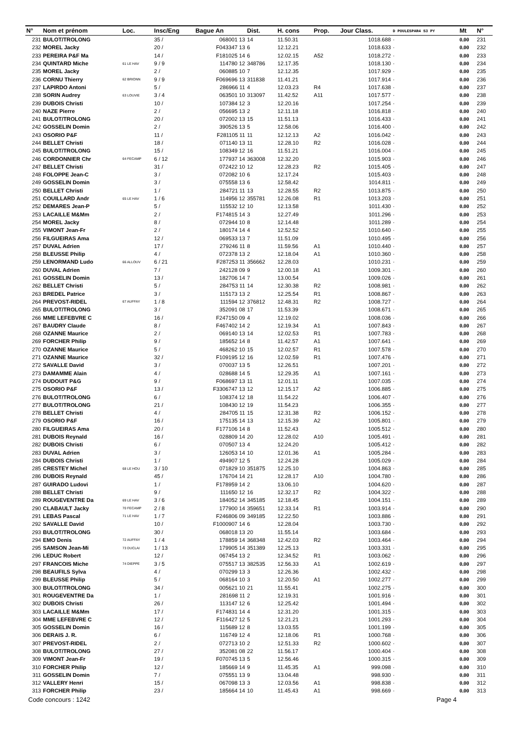| N° | Nom et prénom | Loc. | Insc/Eng | Bague An | Dist. | H. cons | Prop. | Jour Class. | D POULESPAR4 S3 PY | Mt | N° |
| --- | --- | --- | --- | --- | --- | --- | --- | --- | --- | --- | --- |
| 231 | BULOT/TROLONG | | 35 / | 068001 13 | 14 | 11.50.31 | | 1018.688 | · | 0.00 | 231 |
| 232 | MOREL Jacky | | 20 / | F043347 13 | 6 | 12.12.21 | | 1018.633 | · | 0.00 | 232 |
| 233 | PEREIRA P&F Ma | | 14 / | F181025 14 | 6 | 12.02.15 | A52 | 1018.272 | · | 0.00 | 233 |
| 234 | QUINTARD Miche | 61 LE HAV | 9 / 9 | 114780 12 | 348786 | 12.17.35 | | 1018.130 | · | 0.00 | 234 |
| 235 | MOREL Jacky | | 2 / | 060885 10 | 7 | 12.12.35 | | 1017.929 | · | 0.00 | 235 |
| 236 | CORNU Thierry | 62 BRIONN | 9 / 9 | F069696 13 | 311838 | 11.41.21 | | 1017.914 | · | 0.00 | 236 |
| 237 | LAPIRDO Antoni | | 5 / | 286966 11 | 4 | 12.03.23 | R4 | 1017.638 | · | 0.00 | 237 |
| 238 | SORIN Audrey | 63 LOUVIE | 3 / 4 | 063501 10 | 313097 | 11.42.52 | A11 | 1017.577 | · | 0.00 | 238 |
| 239 | DUBOIS Christi | | 10 / | 107384 12 | 3 | 12.20.16 | | 1017.254 | · | 0.00 | 239 |
| 240 | NAZE Pierre | | 2 / | 056695 13 | 2 | 12.11.18 | | 1016.818 | · | 0.00 | 240 |
| 241 | BULOT/TROLONG | | 20 / | 072002 13 | 15 | 11.51.13 | | 1016.433 | · | 0.00 | 241 |
| 242 | GOSSELIN Domin | | 2 / | 390526 13 | 5 | 12.58.06 | | 1016.400 | · | 0.00 | 242 |
| 243 | OSORIO P&F | | 11 / | F281105 11 | 11 | 12.12.13 | A2 | 1016.042 | · | 0.00 | 243 |
| 244 | BELLET Christi | | 18 / | 071140 13 | 11 | 12.28.10 | R2 | 1016.028 | · | 0.00 | 244 |
| 245 | BULOT/TROLONG | | 15 / | 108349 12 | 16 | 11.51.21 | | 1016.004 | · | 0.00 | 245 |
| 246 | CORDONNIER Chr | 64 FECAMP | 6 / 12 | 177937 14 | 363008 | 12.32.20 | | 1015.903 | · | 0.00 | 246 |
| 247 | BELLET Christi | | 31 / | 072422 10 | 12 | 12.28.23 | R2 | 1015.405 | · | 0.00 | 247 |
| 248 | FOLOPPE Jean-C | | 3 / | 072082 10 | 6 | 12.17.24 | | 1015.403 | · | 0.00 | 248 |
| 249 | GOSSELIN Domin | | 3 / | 075558 13 | 6 | 12.58.42 | | 1014.811 | · | 0.00 | 249 |
| 250 | BELLET Christi | | 1 / | 284721 11 | 13 | 12.28.55 | R2 | 1013.875 | · | 0.00 | 250 |
| 251 | COUILLARD Andr | 65 LE HAV | 1 / 6 | 114956 12 | 355781 | 12.26.08 | R1 | 1013.203 | · | 0.00 | 251 |
| 252 | DEMARES Jean-P | | 5 / | 115532 12 | 10 | 12.13.58 | | 1011.430 | · | 0.00 | 252 |
| 253 | LACAILLE M&Mm | | 2 / | F174815 14 | 3 | 12.27.49 | | 1011.296 | · | 0.00 | 253 |
| 254 | MOREL Jacky | | 8 / | 072944 10 | 8 | 12.14.48 | | 1011.289 | · | 0.00 | 254 |
| 255 | VIMONT Jean-Fr | | 2 / | 180174 14 | 4 | 12.52.52 | | 1010.640 | · | 0.00 | 255 |
| 256 | FILGUEIRAS Ama | | 12 / | 069533 13 | 7 | 11.51.09 | | 1010.495 | · | 0.00 | 256 |
| 257 | DUVAL Adrien | | 17 / | 279246 11 | 8 | 11.59.56 | A1 | 1010.440 | · | 0.00 | 257 |
| 258 | BLEUSSE Philip | | 4 / | 072378 13 | 2 | 12.18.04 | A1 | 1010.360 | · | 0.00 | 258 |
| 259 | LENORMAND Ludo | 66 ALLOUV | 6 / 21 | F287253 11 | 356662 | 12.28.03 | | 1010.231 | · | 0.00 | 259 |
| 260 | DUVAL Adrien | | 7 / | 242128 09 | 9 | 12.00.18 | A1 | 1009.301 | · | 0.00 | 260 |
| 261 | GOSSELIN Domin | | 13 / | 182706 14 | 7 | 13.00.54 | | 1009.026 | · | 0.00 | 261 |
| 262 | BELLET Christi | | 5 / | 284753 11 | 14 | 12.30.38 | R2 | 1008.981 | · | 0.00 | 262 |
| 263 | BREDEL Patrice | | 3 / | 115173 13 | 2 | 12.25.54 | R1 | 1008.867 | · | 0.00 | 263 |
| 264 | PREVOST-RIDEL | 67 AUFFAY | 1 / 8 | 111594 12 | 376812 | 12.48.31 | R2 | 1008.727 | · | 0.00 | 264 |
| 265 | BULOT/TROLONG | | 3 / | 352091 08 | 17 | 11.53.39 | | 1008.671 | · | 0.00 | 265 |
| 266 | MME LEFEBVRE C | | 16 / | F247150 09 | 4 | 12.19.02 | | 1008.036 | · | 0.00 | 266 |
| 267 | BAUDRY Claude | | 8 / | F467402 14 | 2 | 12.19.34 | A1 | 1007.843 | · | 0.00 | 267 |
| 268 | OZANNE Maurice | | 2 / | 069140 13 | 14 | 12.02.53 | R1 | 1007.783 | · | 0.00 | 268 |
| 269 | FORCHER Philip | | 9 / | 185652 14 | 8 | 11.42.57 | A1 | 1007.641 | · | 0.00 | 269 |
| 270 | OZANNE Maurice | | 5 / | 468262 10 | 15 | 12.02.57 | R1 | 1007.578 | · | 0.00 | 270 |
| 271 | OZANNE Maurice | | 32 / | F109195 12 | 16 | 12.02.59 | R1 | 1007.476 | · | 0.00 | 271 |
| 272 | SAVALLE David | | 3 / | 070037 13 | 5 | 12.26.51 | | 1007.201 | · | 0.00 | 272 |
| 273 | DAMAMME Alain | | 4 / | 028688 14 | 5 | 12.29.35 | A1 | 1007.161 | · | 0.00 | 273 |
| 274 | DUDOUIT P&G | | 9 / | F068697 13 | 11 | 12.01.11 | | 1007.035 | · | 0.00 | 274 |
| 275 | OSORIO P&F | | 13 / | F3306747 13 | 12 | 12.15.17 | A2 | 1006.885 | · | 0.00 | 275 |
| 276 | BULOT/TROLONG | | 6 / | 108374 12 | 18 | 11.54.22 | | 1006.407 | · | 0.00 | 276 |
| 277 | BULOT/TROLONG | | 21 / | 108430 12 | 19 | 11.54.23 | | 1006.355 | · | 0.00 | 277 |
| 278 | BELLET Christi | | 4 / | 284705 11 | 15 | 12.31.38 | R2 | 1006.152 | · | 0.00 | 278 |
| 279 | OSORIO P&F | | 16 / | 175135 14 | 13 | 12.15.39 | A2 | 1005.801 | · | 0.00 | 279 |
| 280 | FILGUEIRAS Ama | | 20 / | F177106 14 | 8 | 11.52.43 | | 1005.512 | · | 0.00 | 280 |
| 281 | DUBOIS Reynald | | 16 / | 028809 14 | 20 | 12.28.02 | A10 | 1005.491 | · | 0.00 | 281 |
| 282 | DUBOIS Christi | | 6 / | 070507 13 | 4 | 12.24.20 | | 1005.412 | · | 0.00 | 282 |
| 283 | DUVAL Adrien | | 3 / | 126053 14 | 10 | 12.01.36 | A1 | 1005.284 | · | 0.00 | 283 |
| 284 | DUBOIS Christi | | 1 / | 494907 12 | 5 | 12.24.28 | | 1005.029 | · | 0.00 | 284 |
| 285 | CRESTEY Michel | 68 LE HOU | 3 / 10 | 071829 10 | 351875 | 12.25.10 | | 1004.863 | · | 0.00 | 285 |
| 286 | DUBOIS Reynald | | 45 / | 176704 14 | 21 | 12.28.17 | A10 | 1004.780 | · | 0.00 | 286 |
| 287 | GUIRADO Ludovi | | 1 / | F178959 14 | 2 | 13.06.10 | | 1004.620 | · | 0.00 | 287 |
| 288 | BELLET Christi | | 9 / | 111650 12 | 16 | 12.32.17 | R2 | 1004.322 | · | 0.00 | 288 |
| 289 | ROUGEVENTRE Da | 69 LE HAV | 3 / 6 | 184052 14 | 345185 | 12.18.45 | | 1004.151 | · | 0.00 | 289 |
| 290 | CLABAULT Jacky | 70 FECAMP | 2 / 8 | 177900 14 | 359651 | 12.33.14 | R1 | 1003.914 | · | 0.00 | 290 |
| 291 | LEBAS Pascal | 71 LE HAV | 1 / 7 | F246806 09 | 349185 | 12.22.50 | | 1003.886 | · | 0.00 | 291 |
| 292 | SAVALLE David | | 10 / | F1000907 14 | 6 | 12.28.04 | | 1003.730 | · | 0.00 | 292 |
| 293 | BULOT/TROLONG | | 30 / | 068018 13 | 20 | 11.55.14 | | 1003.684 | · | 0.00 | 293 |
| 294 | EMO Denis | 72 AUFFAY | 1 / 4 | 178859 14 | 368348 | 12.42.03 | R2 | 1003.464 | · | 0.00 | 294 |
| 295 | SAMSON Jean-Mi | 73 DUCLAI | 1 / 13 | 179905 14 | 351389 | 12.25.13 | | 1003.331 | · | 0.00 | 295 |
| 296 | LEDUC Robert | | 12 / | 067454 13 | 2 | 12.34.52 | R1 | 1003.062 | · | 0.00 | 296 |
| 297 | FRANCOIS Miche | 74 DIEPPE | 3 / 5 | 075517 13 | 382535 | 12.56.33 | A1 | 1002.619 | · | 0.00 | 297 |
| 298 | BEAUFILS Sylva | | 4 / | 070299 13 | 3 | 12.26.36 | | 1002.432 | · | 0.00 | 298 |
| 299 | BLEUSSE Philip | | 5 / | 068164 10 | 3 | 12.20.50 | A1 | 1002.277 | · | 0.00 | 299 |
| 300 | BULOT/TROLONG | | 34 / | 005621 10 | 21 | 11.55.41 | | 1002.275 | · | 0.00 | 300 |
| 301 | ROUGEVENTRE Da | | 1 / | 281698 11 | 2 | 12.19.31 | | 1001.916 | · | 0.00 | 301 |
| 302 | DUBOIS Christi | | 26 / | 113147 12 | 6 | 12.25.42 | | 1001.494 | · | 0.00 | 302 |
| 303 | LACAILLE M&Mm | | 17 / | F174831 14 | 4 | 12.31.20 | | 1001.315 | · | 0.00 | 303 |
| 304 | MME LEFEBVRE C | | 12 / | F116427 12 | 5 | 12.21.21 | | 1001.293 | · | 0.00 | 304 |
| 305 | GOSSELIN Domin | | 16 / | 115689 12 | 8 | 13.03.55 | | 1001.199 | · | 0.00 | 305 |
| 306 | DERAIS J. R. | | 6 / | 116749 12 | 4 | 12.18.06 | R1 | 1000.768 | · | 0.00 | 306 |
| 307 | PREVOST-RIDEL | | 2 / | 072713 10 | 2 | 12.51.33 | R2 | 1000.602 | · | 0.00 | 307 |
| 308 | BULOT/TROLONG | | 27 / | 352081 08 | 22 | 11.56.17 | | 1000.404 | · | 0.00 | 308 |
| 309 | VIMONT Jean-Fr | | 19 / | F070745 13 | 5 | 12.56.46 | | 1000.315 | · | 0.00 | 309 |
| 310 | FORCHER Philip | | 12 / | 185669 14 | 9 | 11.45.35 | A1 | 999.098 | · | 0.00 | 310 |
| 311 | GOSSELIN Domin | | 7 / | 075551 13 | 9 | 13.04.48 | | 998.930 | · | 0.00 | 311 |
| 312 | VALLERY Henri | | 15 / | 067098 13 | 3 | 12.03.56 | A1 | 998.838 | · | 0.00 | 312 |
| 313 | FORCHER Philip | | 23 / | 185664 14 | 10 | 11.45.43 | A1 | 998.669 | · | 0.00 | 313 |
Code concours : 1242 Page 4